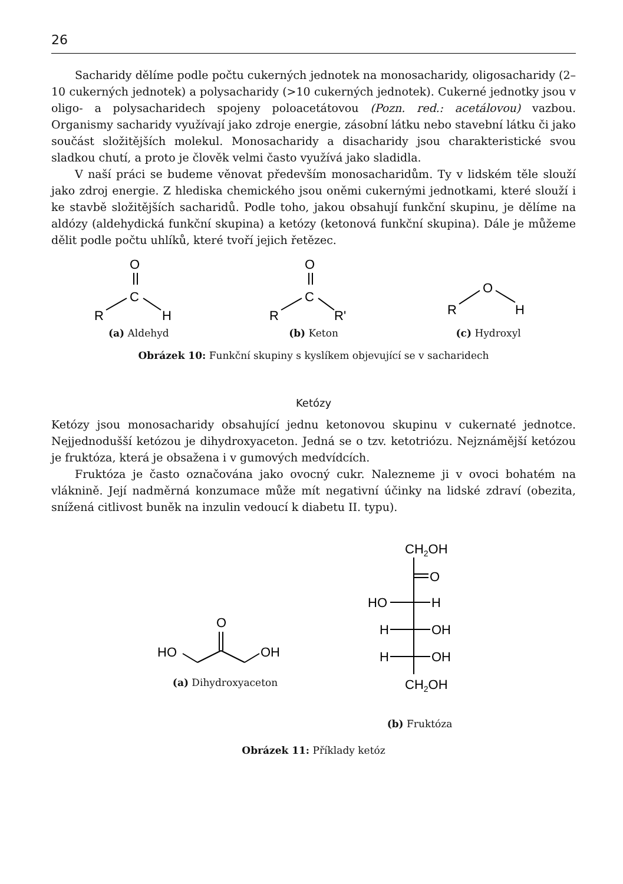26
Sacharidy dělíme podle počtu cukerných jednotek na monosacharidy, oligosacharidy (2–10 cukerných jednotek) a polysacharidy (>10 cukerných jednotek). Cukerné jednotky jsou v oligo- a polysacharidech spojeny poloacetátovou (Pozn. red.: acetálovou) vazbou. Organismy sacharidy využívají jako zdroje energie, zásobní látku nebo stavební látku či jako součást složitějších molekul. Monosacharidy a disacharidy jsou charakteristické svou sladkou chutí, a proto je člověk velmi často využívá jako sladidla.
V naší práci se budeme věnovat především monosacharidům. Ty v lidském těle slouží jako zdroj energie. Z hlediska chemického jsou oněmi cukernými jednotkami, které slouží i ke stavbě složitějších sacharidů. Podle toho, jakou obsahují funkční skupinu, je dělíme na aldózy (aldehydická funkční skupina) a ketózy (ketonová funkční skupina). Dále je můžeme dělit podle počtu uhlíků, které tvoří jejich řetězec.
O
C
R
H
(a) Aldehyd
O
C
R
R'
(b) Keton
R
O
H
(c) Hydroxyl
Obrázek 10: Funkční skupiny s kyslíkem objevující se v sacharidech
Ketózy
Ketózy jsou monosacharidy obsahující jednu ketonovou skupinu v cukernaté jednotce. Nejjednodušší ketózou je dihydroxyaceton. Jedná se o tzv. ketotriózu. Nejznámější ketózou je fruktóza, která je obsažena i v gumových medvídcích.
Fruktóza je často označována jako ovocný cukr. Nalezneme ji v ovoci bohatém na vláknině. Její nadměrná konzumace může mít negativní účinky na lidské zdraví (obezita, snížená citlivost buněk na inzulin vedoucí k diabetu II. typu).
O
HO
OH
(a) Dihydroxyaceton
CH2OH
O
HO
H
H
OH
H
OH
CH2OH
(b) Fruktóza
Obrázek 11: Příklady ketóz